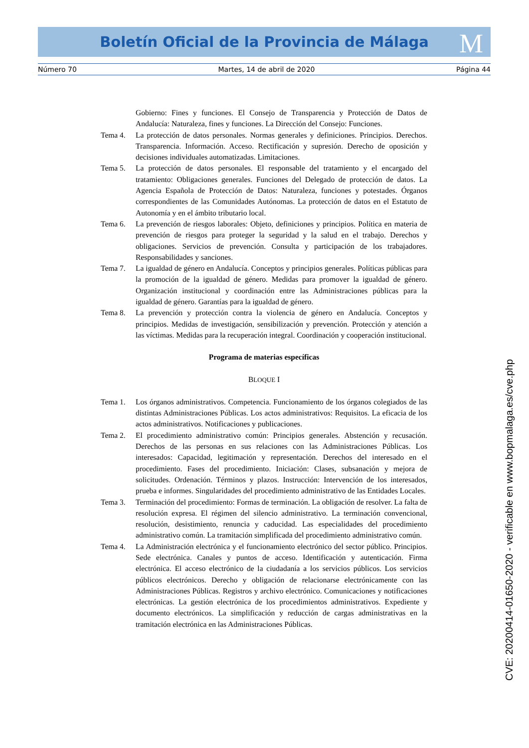Boletín Oficial de la Provincia de Málaga M
Número 70 Martes, 14 de abril de 2020 Página 44
Gobierno: Fines y funciones. El Consejo de Transparencia y Protección de Datos de Andalucía: Naturaleza, fines y funciones. La Dirección del Consejo: Funciones.
Tema 4. La protección de datos personales. Normas generales y definiciones. Principios. Derechos. Transparencia. Información. Acceso. Rectificación y supresión. Derecho de oposición y decisiones individuales automatizadas. Limitaciones.
Tema 5. La protección de datos personales. El responsable del tratamiento y el encargado del tratamiento: Obligaciones generales. Funciones del Delegado de protección de datos. La Agencia Española de Protección de Datos: Naturaleza, funciones y potestades. Órganos correspondientes de las Comunidades Autónomas. La protección de datos en el Estatuto de Autonomía y en el ámbito tributario local.
Tema 6. La prevención de riesgos laborales: Objeto, definiciones y principios. Política en materia de prevención de riesgos para proteger la seguridad y la salud en el trabajo. Derechos y obligaciones. Servicios de prevención. Consulta y participación de los trabajadores. Responsabilidades y sanciones.
Tema 7. La igualdad de género en Andalucía. Conceptos y principios generales. Políticas públicas para la promoción de la igualdad de género. Medidas para promover la igualdad de género. Organización institucional y coordinación entre las Administraciones públicas para la igualdad de género. Garantías para la igualdad de género.
Tema 8. La prevención y protección contra la violencia de género en Andalucía. Conceptos y principios. Medidas de investigación, sensibilización y prevención. Protección y atención a las víctimas. Medidas para la recuperación integral. Coordinación y cooperación institucional.
Programa de materias específicas
BLOQUE I
Tema 1. Los órganos administrativos. Competencia. Funcionamiento de los órganos colegiados de las distintas Administraciones Públicas. Los actos administrativos: Requisitos. La eficacia de los actos administrativos. Notificaciones y publicaciones.
Tema 2. El procedimiento administrativo común: Principios generales. Abstención y recusación. Derechos de las personas en sus relaciones con las Administraciones Públicas. Los interesados: Capacidad, legitimación y representación. Derechos del interesado en el procedimiento. Fases del procedimiento. Iniciación: Clases, subsanación y mejora de solicitudes. Ordenación. Términos y plazos. Instrucción: Intervención de los interesados, prueba e informes. Singularidades del procedimiento administrativo de las Entidades Locales.
Tema 3. Terminación del procedimiento: Formas de terminación. La obligación de resolver. La falta de resolución expresa. El régimen del silencio administrativo. La terminación convencional, resolución, desistimiento, renuncia y caducidad. Las especialidades del procedimiento administrativo común. La tramitación simplificada del procedimiento administrativo común.
Tema 4. La Administración electrónica y el funcionamiento electrónico del sector público. Principios. Sede electrónica. Canales y puntos de acceso. Identificación y autenticación. Firma electrónica. El acceso electrónico de la ciudadanía a los servicios públicos. Los servicios públicos electrónicos. Derecho y obligación de relacionarse electrónicamente con las Administraciones Públicas. Registros y archivo electrónico. Comunicaciones y notificaciones electrónicas. La gestión electrónica de los procedimientos administrativos. Expediente y documento electrónicos. La simplificación y reducción de cargas administrativas en la tramitación electrónica en las Administraciones Públicas.
CVE: 20200414-01650-2020 - verificable en www.bopmalaga.es/cve.php